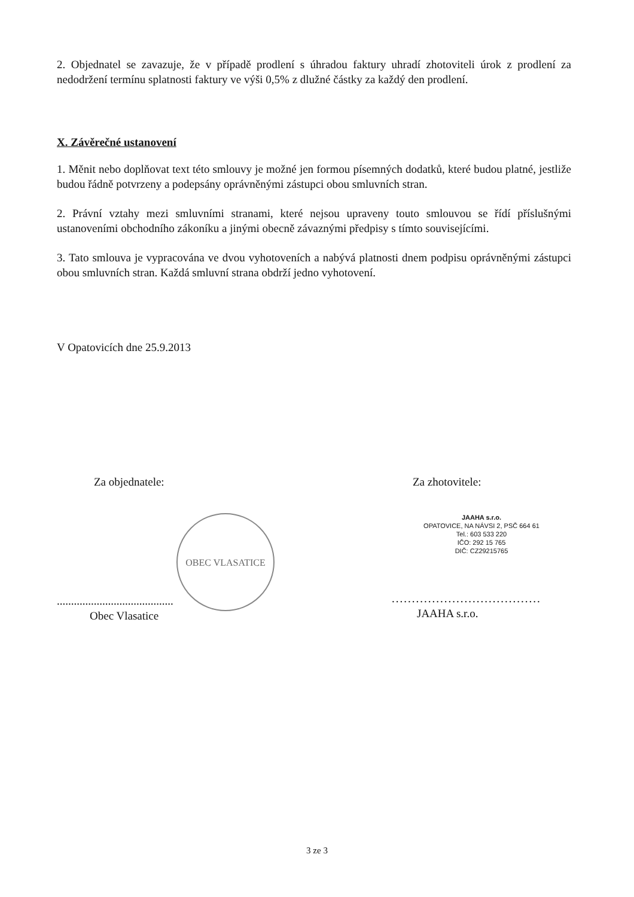2. Objednatel se zavazuje, že v případě prodlení s úhradou faktury uhradí zhotoviteli úrok z prodlení za nedodržení termínu splatnosti faktury ve výši 0,5% z dlužné částky za každý den prodlení.
X. Závěrečné ustanovení
1. Měnit nebo doplňovat text této smlouvy je možné jen formou písemných dodatků, které budou platné, jestliže budou řádně potvrzeny a podepsány oprávněnými zástupci obou smluvních stran.
2. Právní vztahy mezi smluvními stranami, které nejsou upraveny touto smlouvou se řídí příslušnými ustanoveními obchodního zákoníku a jinými obecně závaznými předpisy s tímto souvisejícími.
3. Tato smlouva je vypracována ve dvou vyhotoveních a nabývá platnosti dnem podpisu oprávněnými zástupci obou smluvních stran. Každá smluvní strana obdrží jedno vyhotovení.
V Opatovicích dne 25.9.2013
Za objednatele:
OBEC VLASATICE
.........................................
Obec Vlasatice
Za zhotovitele:
JAAHA s.r.o.
OPATOVICE, NA NÁVSI 2, PSČ 664 61
Tel.: 603 533 220
IČO: 292 15 765
DIČ: CZ29215765
.....................................
JAAHA s.r.o.
3 ze 3